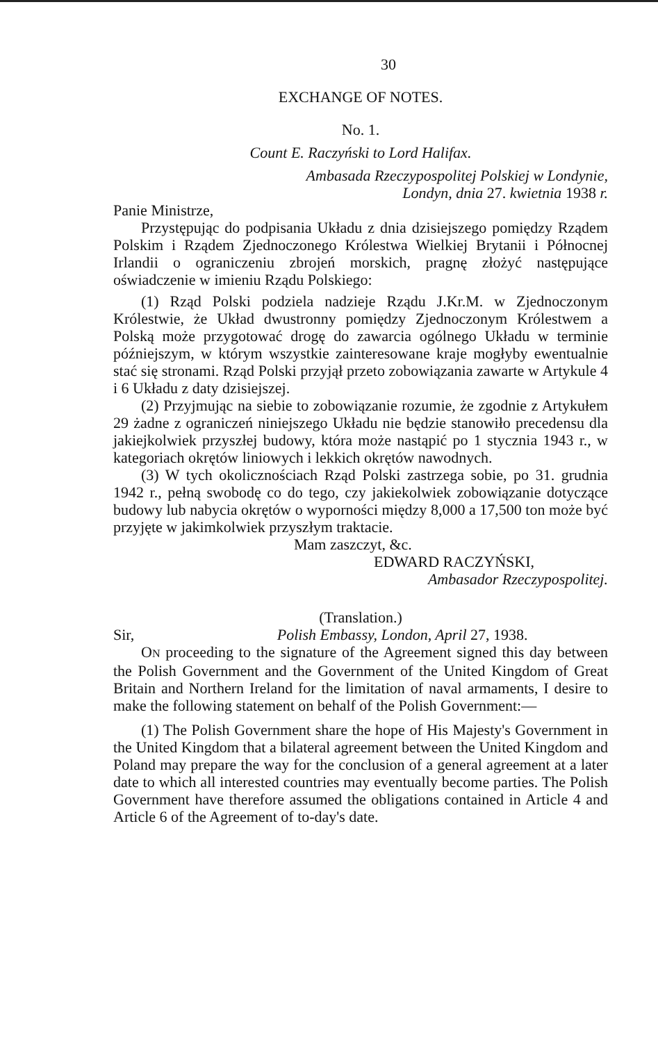30
EXCHANGE OF NOTES.
No. 1.
Count E. Raczyński to Lord Halifax.
Ambasada Rzeczypospolitej Polskiej w Londynie,
Londyn, dnia 27. kwietnia 1938 r.
Panie Ministrze,
Przystępując do podpisania Układu z dnia dzisiejszego pomiędzy Rządem Polskim i Rządem Zjednoczonego Królestwa Wielkiej Brytanii i Północnej Irlandii o ograniczeniu zbrojeń morskich, pragnę złożyć następujące oświadczenie w imieniu Rządu Polskiego:
(1) Rząd Polski podziela nadzieje Rządu J.Kr.M. w Zjednoczonym Królestwie, że Układ dwustronny pomiędzy Zjednoczonym Królestwem a Polską może przygotować drogę do zawarcia ogólnego Układu w terminie późniejszym, w którym wszystkie zainteresowane kraje mogłyby ewentualnie stać się stronami. Rząd Polski przyjął przeto zobowiązania zawarte w Artykule 4 i 6 Układu z daty dzisiejszej.
(2) Przyjmując na siebie to zobowiązanie rozumie, że zgodnie z Artykułem 29 żadne z ograniczeń niniejszego Układu nie będzie stanowiło precedensu dla jakiejkolwiek przyszłej budowy, która może nastąpić po 1 stycznia 1943 r., w kategoriach okrętów liniowych i lekkich okrętów nawodnych.
(3) W tych okolicznościach Rząd Polski zastrzega sobie, po 31. grudnia 1942 r., pełną swobodę co do tego, czy jakiekolwiek zobowiązanie dotyczące budowy lub nabycia okrętów o wyporności między 8,000 a 17,500 ton może być przyjęte w jakimkolwiek przyszłym traktacie.
Mam zaszczyt, &c.
EDWARD RACZYŃSKI,
Ambasador Rzeczypospolitej.
(Translation.)
Sir, Polish Embassy, London, April 27, 1938.
ON proceeding to the signature of the Agreement signed this day between the Polish Government and the Government of the United Kingdom of Great Britain and Northern Ireland for the limitation of naval armaments, I desire to make the following statement on behalf of the Polish Government:—
(1) The Polish Government share the hope of His Majesty's Government in the United Kingdom that a bilateral agreement between the United Kingdom and Poland may prepare the way for the conclusion of a general agreement at a later date to which all interested countries may eventually become parties. The Polish Government have therefore assumed the obligations contained in Article 4 and Article 6 of the Agreement of to-day's date.